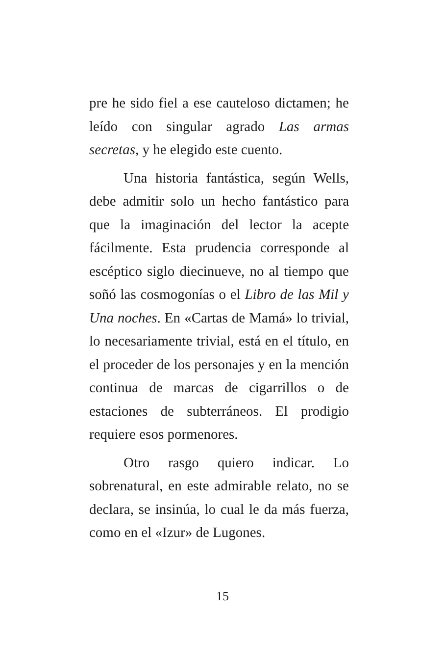pre he sido fiel a ese cauteloso dictamen; he leído con singular agrado Las armas secretas, y he elegido este cuento.
Una historia fantástica, según Wells, debe admitir solo un hecho fantástico para que la imaginación del lector la acepte fácilmente. Esta prudencia corresponde al escéptico siglo diecinueve, no al tiempo que soñó las cosmogonías o el Libro de las Mil y Una noches. En «Cartas de Mamá» lo trivial, lo necesariamente trivial, está en el título, en el proceder de los personajes y en la mención continua de marcas de cigarrillos o de estaciones de subterráneos. El prodigio requiere esos pormenores.
Otro rasgo quiero indicar. Lo sobrenatural, en este admirable relato, no se declara, se insinúa, lo cual le da más fuerza, como en el «Izur» de Lugones.
15